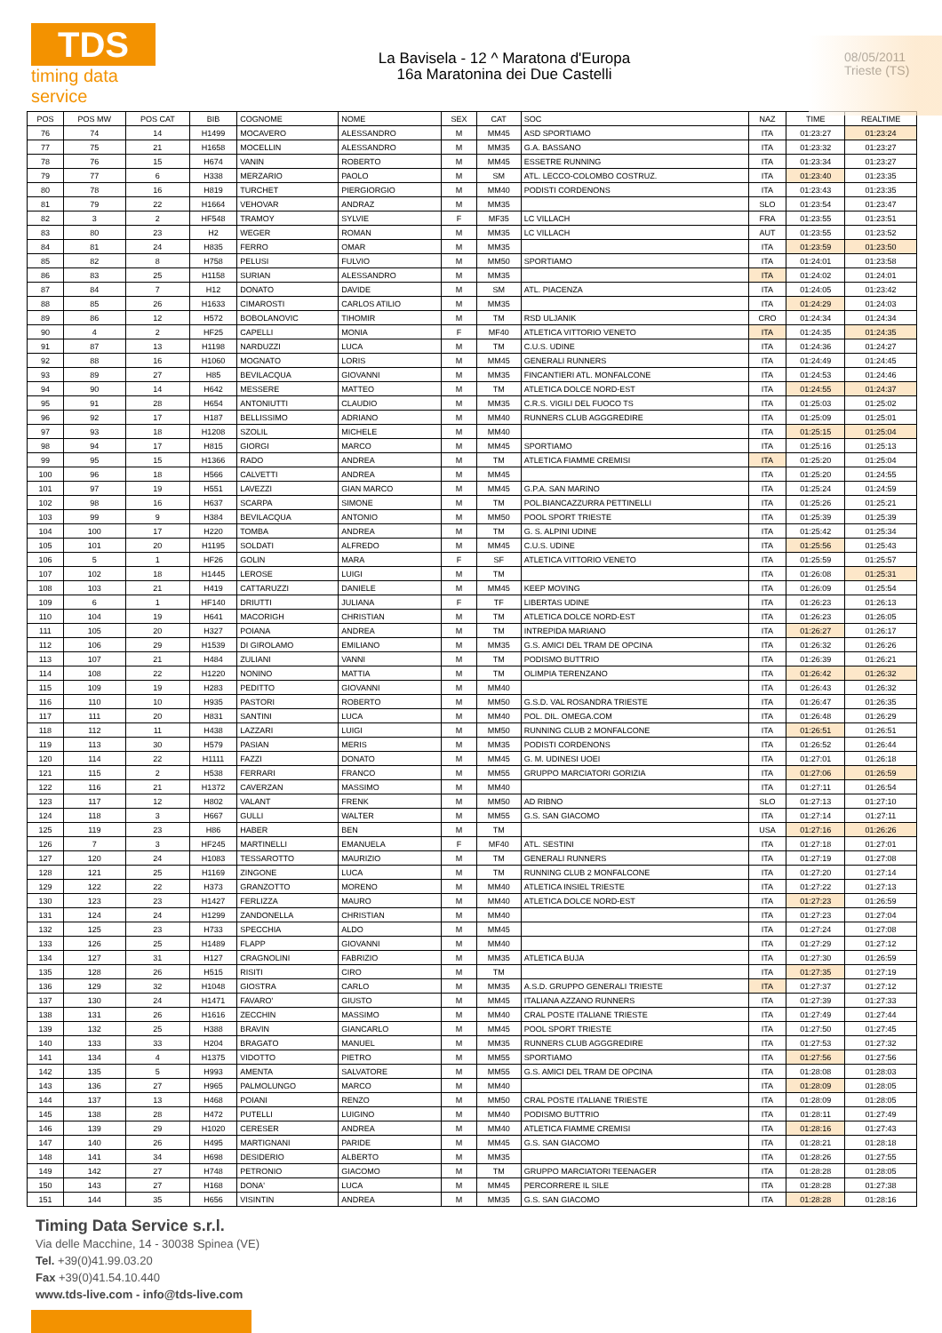TDS
timing data service
La Bavisela - 12 ^ Maratona d'Europa
16a Maratonina dei Due Castelli
08/05/2011
Trieste (TS)
| POS | POS MW | POS CAT | BIB | COGNOME | NOME | SEX | CAT | SOC | NAZ | TIME | REALTIME |
| --- | --- | --- | --- | --- | --- | --- | --- | --- | --- | --- | --- |
| 76 | 74 | 14 | H1499 | MOCAVERO | ALESSANDRO | M | MM45 | ASD SPORTIAMO | ITA | 01:23:27 | 01:23:24 |
| 77 | 75 | 21 | H1658 | MOCELLIN | ALESSANDRO | M | MM35 | G.A. BASSANO | ITA | 01:23:32 | 01:23:27 |
| 78 | 76 | 15 | H674 | VANIN | ROBERTO | M | MM45 | ESSETRE RUNNING | ITA | 01:23:34 | 01:23:27 |
| 79 | 77 | 6 | H338 | MERZARIO | PAOLO | M | SM | ATL. LECCO-COLOMBO COSTRUZ. | ITA | 01:23:40 | 01:23:35 |
| 80 | 78 | 16 | H819 | TURCHET | PIERGIORGIO | M | MM40 | PODISTI CORDENONS | ITA | 01:23:43 | 01:23:35 |
| 81 | 79 | 22 | H1664 | VEHOVAR | ANDRAZ | M | MM35 | | SLO | 01:23:54 | 01:23:47 |
| 82 | 3 | 2 | HF548 | TRAMOY | SYLVIE | F | MF35 | LC VILLACH | FRA | 01:23:55 | 01:23:51 |
| 83 | 80 | 23 | H2 | WEGER | ROMAN | M | MM35 | LC VILLACH | AUT | 01:23:55 | 01:23:52 |
| 84 | 81 | 24 | H835 | FERRO | OMAR | M | MM35 | | ITA | 01:23:59 | 01:23:50 |
| 85 | 82 | 8 | H758 | PELUSI | FULVIO | M | MM50 | SPORTIAMO | ITA | 01:24:01 | 01:23:58 |
| 86 | 83 | 25 | H1158 | SURIAN | ALESSANDRO | M | MM35 | | ITA | 01:24:02 | 01:24:01 |
| 87 | 84 | 7 | H12 | DONATO | DAVIDE | M | SM | ATL. PIACENZA | ITA | 01:24:05 | 01:23:42 |
| 88 | 85 | 26 | H1633 | CIMAROSTI | CARLOS ATILIO | M | MM35 | | ITA | 01:24:29 | 01:24:03 |
| 89 | 86 | 12 | H572 | BOBOLANOVIC | TIHOMIR | M | TM | RSD ULJANIK | CRO | 01:24:34 | 01:24:34 |
| 90 | 4 | 2 | HF25 | CAPELLI | MONIA | F | MF40 | ATLETICA VITTORIO VENETO | ITA | 01:24:35 | 01:24:35 |
| 91 | 87 | 13 | H1198 | NARDUZZI | LUCA | M | TM | C.U.S. UDINE | ITA | 01:24:36 | 01:24:27 |
| 92 | 88 | 16 | H1060 | MOGNATO | LORIS | M | MM45 | GENERALI RUNNERS | ITA | 01:24:49 | 01:24:45 |
| 93 | 89 | 27 | H85 | BEVILACQUA | GIOVANNI | M | MM35 | FINCANTIERI ATL. MONFALCONE | ITA | 01:24:53 | 01:24:46 |
| 94 | 90 | 14 | H642 | MESSERE | MATTEO | M | TM | ATLETICA DOLCE NORD-EST | ITA | 01:24:55 | 01:24:37 |
| 95 | 91 | 28 | H654 | ANTONIUTTI | CLAUDIO | M | MM35 | C.R.S. VIGILI DEL FUOCO TS | ITA | 01:25:03 | 01:25:02 |
| 96 | 92 | 17 | H187 | BELLISSIMO | ADRIANO | M | MM40 | RUNNERS CLUB AGGGREDIRE | ITA | 01:25:09 | 01:25:01 |
| 97 | 93 | 18 | H1208 | SZOLIL | MICHELE | M | MM40 | | ITA | 01:25:15 | 01:25:04 |
| 98 | 94 | 17 | H815 | GIORGI | MARCO | M | MM45 | SPORTIAMO | ITA | 01:25:16 | 01:25:13 |
| 99 | 95 | 15 | H1366 | RADO | ANDREA | M | TM | ATLETICA FIAMME CREMISI | ITA | 01:25:20 | 01:25:04 |
| 100 | 96 | 18 | H566 | CALVETTI | ANDREA | M | MM45 | | ITA | 01:25:20 | 01:24:55 |
| 101 | 97 | 19 | H551 | LAVEZZI | GIAN MARCO | M | MM45 | G.P.A. SAN MARINO | ITA | 01:25:24 | 01:24:59 |
| 102 | 98 | 16 | H637 | SCARPA | SIMONE | M | TM | POL.BIANCAZZURRA PETTINELLI | ITA | 01:25:26 | 01:25:21 |
| 103 | 99 | 9 | H384 | BEVILACQUA | ANTONIO | M | MM50 | POOL SPORT TRIESTE | ITA | 01:25:39 | 01:25:39 |
| 104 | 100 | 17 | H220 | TOMBA | ANDREA | M | TM | G. S. ALPINI UDINE | ITA | 01:25:42 | 01:25:34 |
| 105 | 101 | 20 | H1195 | SOLDATI | ALFREDO | M | MM45 | C.U.S. UDINE | ITA | 01:25:56 | 01:25:43 |
| 106 | 5 | 1 | HF26 | GOLIN | MARA | F | SF | ATLETICA VITTORIO VENETO | ITA | 01:25:59 | 01:25:57 |
| 107 | 102 | 18 | H1445 | LEROSE | LUIGI | M | TM | | ITA | 01:26:08 | 01:25:31 |
| 108 | 103 | 21 | H419 | CATTARUZZI | DANIELE | M | MM45 | KEEP MOVING | ITA | 01:26:09 | 01:25:54 |
| 109 | 6 | 1 | HF140 | DRIUTTI | JULIANA | F | TF | LIBERTAS UDINE | ITA | 01:26:23 | 01:26:13 |
| 110 | 104 | 19 | H641 | MACORIGH | CHRISTIAN | M | TM | ATLETICA DOLCE NORD-EST | ITA | 01:26:23 | 01:26:05 |
| 111 | 105 | 20 | H327 | POIANA | ANDREA | M | TM | INTREPIDA MARIANO | ITA | 01:26:27 | 01:26:17 |
| 112 | 106 | 29 | H1539 | DI GIROLAMO | EMILIANO | M | MM35 | G.S. AMICI DEL TRAM DE OPCINA | ITA | 01:26:32 | 01:26:26 |
| 113 | 107 | 21 | H484 | ZULIANI | VANNI | M | TM | PODISMO BUTTRIO | ITA | 01:26:39 | 01:26:21 |
| 114 | 108 | 22 | H1220 | NONINO | MATTIA | M | TM | OLIMPIA TERENZANO | ITA | 01:26:42 | 01:26:32 |
| 115 | 109 | 19 | H283 | PEDITTO | GIOVANNI | M | MM40 | | ITA | 01:26:43 | 01:26:32 |
| 116 | 110 | 10 | H935 | PASTORI | ROBERTO | M | MM50 | G.S.D. VAL ROSANDRA TRIESTE | ITA | 01:26:47 | 01:26:35 |
| 117 | 111 | 20 | H831 | SANTINI | LUCA | M | MM40 | POL. DIL. OMEGA.COM | ITA | 01:26:48 | 01:26:29 |
| 118 | 112 | 11 | H438 | LAZZARI | LUIGI | M | MM50 | RUNNING CLUB 2 MONFALCONE | ITA | 01:26:51 | 01:26:51 |
| 119 | 113 | 30 | H579 | PASIAN | MERIS | M | MM35 | PODISTI CORDENONS | ITA | 01:26:52 | 01:26:44 |
| 120 | 114 | 22 | H1111 | FAZZI | DONATO | M | MM45 | G. M. UDINESI UOEI | ITA | 01:27:01 | 01:26:18 |
| 121 | 115 | 2 | H538 | FERRARI | FRANCO | M | MM55 | GRUPPO MARCIATORI GORIZIA | ITA | 01:27:06 | 01:26:59 |
| 122 | 116 | 21 | H1372 | CAVERZAN | MASSIMO | M | MM40 | | ITA | 01:27:11 | 01:26:54 |
| 123 | 117 | 12 | H802 | VALANT | FRENK | M | MM50 | AD RIBNO | SLO | 01:27:13 | 01:27:10 |
| 124 | 118 | 3 | H667 | GULLI | WALTER | M | MM55 | G.S. SAN GIACOMO | ITA | 01:27:14 | 01:27:11 |
| 125 | 119 | 23 | H86 | HABER | BEN | M | TM | | USA | 01:27:16 | 01:26:26 |
| 126 | 7 | 3 | HF245 | MARTINELLI | EMANUELA | F | MF40 | ATL. SESTINI | ITA | 01:27:18 | 01:27:01 |
| 127 | 120 | 24 | H1083 | TESSAROTTO | MAURIZIO | M | TM | GENERALI RUNNERS | ITA | 01:27:19 | 01:27:08 |
| 128 | 121 | 25 | H1169 | ZINGONE | LUCA | M | TM | RUNNING CLUB 2 MONFALCONE | ITA | 01:27:20 | 01:27:14 |
| 129 | 122 | 22 | H373 | GRANZOTTO | MORENO | M | MM40 | ATLETICA INSIEL TRIESTE | ITA | 01:27:22 | 01:27:13 |
| 130 | 123 | 23 | H1427 | FERLIZZA | MAURO | M | MM40 | ATLETICA DOLCE NORD-EST | ITA | 01:27:23 | 01:26:59 |
| 131 | 124 | 24 | H1299 | ZANDONELLA | CHRISTIAN | M | MM40 | | ITA | 01:27:23 | 01:27:04 |
| 132 | 125 | 23 | H733 | SPECCHIA | ALDO | M | MM45 | | ITA | 01:27:24 | 01:27:08 |
| 133 | 126 | 25 | H1489 | FLAPP | GIOVANNI | M | MM40 | | ITA | 01:27:29 | 01:27:12 |
| 134 | 127 | 31 | H127 | CRAGNOLINI | FABRIZIO | M | MM35 | ATLETICA BUJA | ITA | 01:27:30 | 01:26:59 |
| 135 | 128 | 26 | H515 | RISITI | CIRO | M | TM | | ITA | 01:27:35 | 01:27:19 |
| 136 | 129 | 32 | H1048 | GIOSTRA | CARLO | M | MM35 | A.S.D. GRUPPO GENERALI TRIESTE | ITA | 01:27:37 | 01:27:12 |
| 137 | 130 | 24 | H1471 | FAVARO' | GIUSTO | M | MM45 | ITALIANA AZZANO RUNNERS | ITA | 01:27:39 | 01:27:33 |
| 138 | 131 | 26 | H1616 | ZECCHIN | MASSIMO | M | MM40 | CRAL POSTE ITALIANE TRIESTE | ITA | 01:27:49 | 01:27:44 |
| 139 | 132 | 25 | H388 | BRAVIN | GIANCARLO | M | MM45 | POOL SPORT TRIESTE | ITA | 01:27:50 | 01:27:45 |
| 140 | 133 | 33 | H204 | BRAGATO | MANUEL | M | MM35 | RUNNERS CLUB AGGGREDIRE | ITA | 01:27:53 | 01:27:32 |
| 141 | 134 | 4 | H1375 | VIDOTTO | PIETRO | M | MM55 | SPORTIAMO | ITA | 01:27:56 | 01:27:56 |
| 142 | 135 | 5 | H993 | AMENTA | SALVATORE | M | MM55 | G.S. AMICI DEL TRAM DE OPCINA | ITA | 01:28:08 | 01:28:03 |
| 143 | 136 | 27 | H965 | PALMOLUNGO | MARCO | M | MM40 | | ITA | 01:28:09 | 01:28:05 |
| 144 | 137 | 13 | H468 | POIANI | RENZO | M | MM50 | CRAL POSTE ITALIANE TRIESTE | ITA | 01:28:09 | 01:28:05 |
| 145 | 138 | 28 | H472 | PUTELLI | LUIGINO | M | MM40 | PODISMO BUTTRIO | ITA | 01:28:11 | 01:27:49 |
| 146 | 139 | 29 | H1020 | CERESER | ANDREA | M | MM40 | ATLETICA FIAMME CREMISI | ITA | 01:28:16 | 01:27:43 |
| 147 | 140 | 26 | H495 | MARTIGNANI | PARIDE | M | MM45 | G.S. SAN GIACOMO | ITA | 01:28:21 | 01:28:18 |
| 148 | 141 | 34 | H698 | DESIDERIO | ALBERTO | M | MM35 | | ITA | 01:28:26 | 01:27:55 |
| 149 | 142 | 27 | H748 | PETRONIO | GIACOMO | M | TM | GRUPPO MARCIATORI TEENAGER | ITA | 01:28:28 | 01:28:05 |
| 150 | 143 | 27 | H168 | DONA' | LUCA | M | MM45 | PERCORRERE IL SILE | ITA | 01:28:28 | 01:27:38 |
| 151 | 144 | 35 | H656 | VISINTIN | ANDREA | M | MM35 | G.S. SAN GIACOMO | ITA | 01:28:28 | 01:28:16 |
Timing Data Service s.r.l.
Via delle Macchine, 14 - 30038 Spinea (VE)
Tel. +39(0)41.99.03.20
Fax +39(0)41.54.10.440
www.tds-live.com - info@tds-live.com